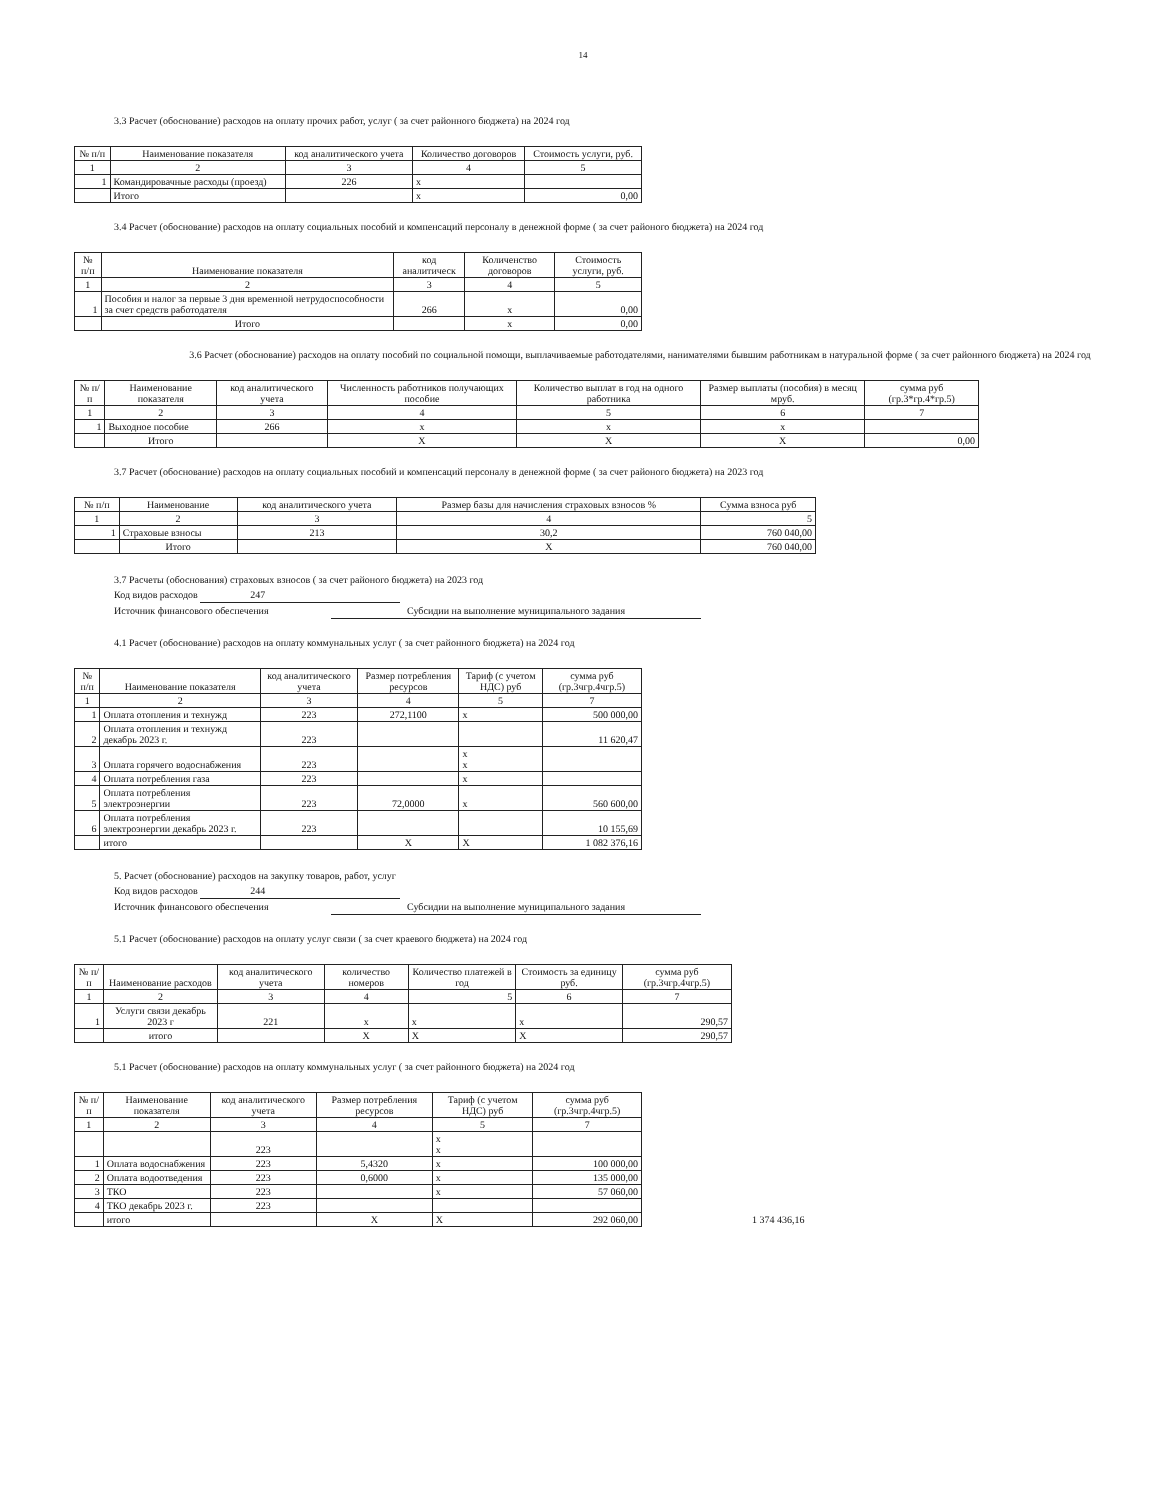14
3.3 Расчет (обоснование) расходов на оплату прочих работ, услуг ( за счет районного бюджета) на 2024 год
| № п/п | Наименование показателя | код аналитического учета | Количество договоров | Стоимость услуги, руб. |
| --- | --- | --- | --- | --- |
| 1 | 2 | 3 | 4 | 5 |
| 1 | Командировачные расходы (проезд) | 226 | х | |
| | Итого | | х | 0,00 |
3.4 Расчет (обоснование) расходов на оплату социальных пособий и компенсаций персоналу в денежной форме ( за счет районого бюджета) на 2024 год
| № п/п | Наименование показателя | код аналитическ | Количенство договоров | Стоимость услуги, руб. |
| --- | --- | --- | --- | --- |
| 1 | 2 | 3 | 4 | 5 |
| 1 | Пособия и налог за первые 3 дня временной нетрудоспособности за счет средств работодателя | 266 | х | 0,00 |
| | Итого | | х | 0,00 |
3.6 Расчет (обоснование) расходов на оплату пособий по социальной помощи, выплачиваемые работодателями, нанимателями бывшим работникам в натуральной форме ( за счет районного бюджета) на 2024 год
| № п/п | Наименование показателя | код аналитического учета | Численность работников получающих пособие | Количество выплат в год на одного работника | Размер выплаты (пособия) в месяц мруб. | сумма руб (гр.3*гр.4*гр.5) |
| --- | --- | --- | --- | --- | --- | --- |
| 1 | 2 | 3 | 4 | 5 | 6 | 7 |
| 1 | Выходное пособие | 266 | х | х | х | |
| | Итого | | X | X | X | 0,00 |
3.7 Расчет (обоснование) расходов на оплату социальных пособий и компенсаций персоналу в денежной форме ( за счет районого бюджета) на 2023 год
| № п/п | Наименование | код аналитического учета | Размер базы для начисления страховых взносов % | Сумма взноса руб |
| --- | --- | --- | --- | --- |
| 1 | 2 | 3 | 4 | 5 |
| 1 | Страховые взносы | 213 | 30,2 | 760 040,00 |
| | Итого | | X | 760 040,00 |
3.7 Расчеты (обоснования) страховых взносов ( за счет районого бюджета) на 2023 год
Код видов расходов 247
Источник финансового обеспечения Субсидии на выполнение муниципального задания
4.1 Расчет (обоснование) расходов на оплату коммунальных услуг ( за счет районного бюджета) на 2024 год
| № п/п | Наименование показателя | код аналитического учета | Размер потребления ресурсов | Тариф (с учетом НДС) руб | сумма руб (гр.3чгр.4чгр.5) |
| --- | --- | --- | --- | --- | --- |
| 1 | 2 | 3 | 4 | 5 | 7 |
| 1 | Оплата отопления и технужд | 223 | 272,1100 | х | 500 000,00 |
| 2 | Оплата отопления и технужд декабрь 2023 г. | 223 | | | 11 620,47 |
| 3 | Оплата горячего водоснабжения | 223 | | х х | |
| 4 | Оплата потребления газа | 223 | | х | |
| 5 | Оплата потребления электроэнергии | 223 | 72,0000 | х | 560 600,00 |
| 6 | Оплата потребления электроэнергии декабрь 2023 г. | 223 | | | 10 155,69 |
| | итого | | X | X | 1 082 376,16 |
5. Расчет (обоснование) расходов на закупку товаров, работ, услуг
Код видов расходов 244
Источник финансового обеспечения Субсидии на выполнение муниципального задания
5.1 Расчет (обоснование) расходов на оплату услуг связи ( за счет краевого бюджета) на 2024 год
| № п/п | Наименование расходов | код аналитического учета | количество номеров | Количество платежей в год | Стоимость за единицу руб. | сумма руб (гр.3чгр.4чгр.5) |
| --- | --- | --- | --- | --- | --- | --- |
| 1 | 2 | 3 | 4 | 5 | 6 | 7 |
| 1 | Услуги связи декабрь 2023 г | 221 | х | х | х | 290,57 |
| | итого | | X | X | X | 290,57 |
5.1 Расчет (обоснование) расходов на оплату коммунальных услуг ( за счет районного бюджета) на 2024 год
| № п/п | Наименование показателя | код аналитического учета | Размер потребления ресурсов | Тариф (с учетом НДС) руб | сумма руб (гр.3чгр.4чгр.5) |
| --- | --- | --- | --- | --- | --- |
| 1 | 2 | 3 | 4 | 5 | 7 |
| | | 223 | | х х | |
| 1 | Оплата водоснабжения | 223 | 5,4320 | х | 100 000,00 |
| 2 | Оплата водоотведения | 223 | 0,6000 | х | 135 000,00 |
| 3 | ТКО | 223 | | х | 57 060,00 |
| 4 | ТКО декабрь 2023 г. | 223 | | | |
| | итого | | X | X | 292 060,00 |
1 374 436,16